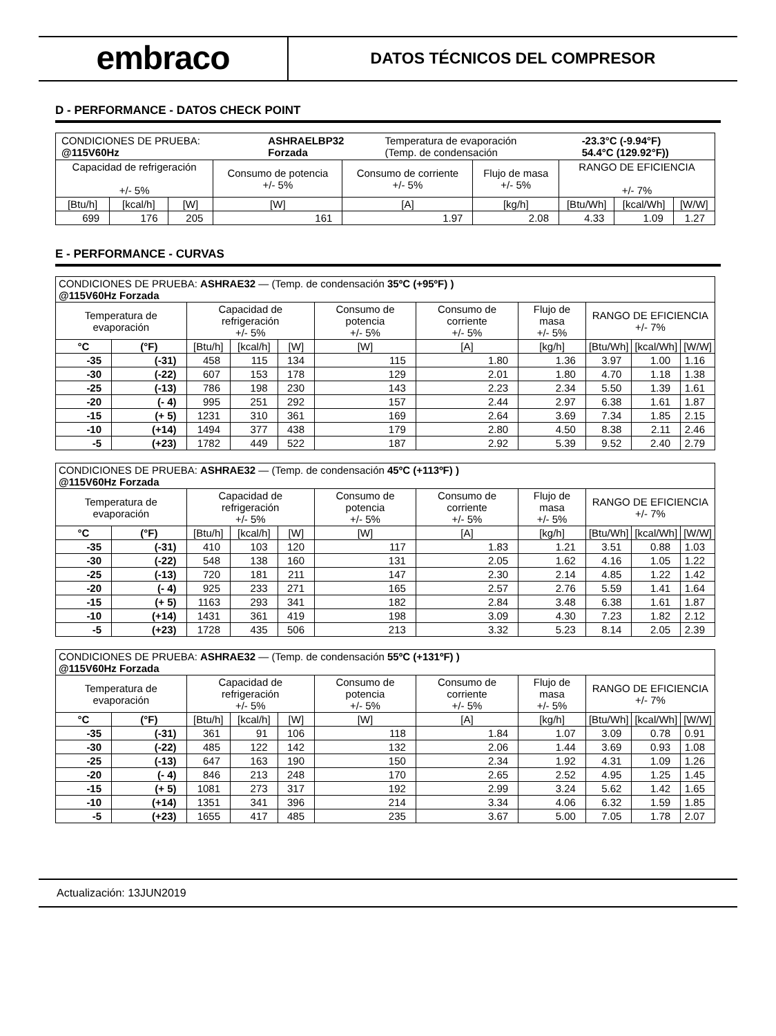embraco
DATOS TÉCNICOS DEL COMPRESOR
D - PERFORMANCE - DATOS CHECK POINT
| / CONDICIONES DE PRUEBA: @115V60Hz / ASHRAELBP32 Forzada / Temperatura de evaporación (Temp. de condensación / -23.3°C (-9.94°F) 54.4°C (129.92°F)) / | | | | | | | | |
| Capacidad de refrigeración +/- 5% | | | Consumo de potencia +/- 5% | Consumo de corriente +/- 5% | Flujo de masa +/- 5% | RANGO DE EFICIENCIA +/- 7% | | |
| [Btu/h] | [kcal/h] | [W] | [W] | [A] | [kg/h] | [Btu/Wh] | [kcal/Wh] | [W/W] |
| 699 | 176 | 205 | 161 | 1.97 | 2.08 | 4.33 | 1.09 | 1.27 |
E - PERFORMANCE - CURVAS
| CONDICIONES DE PRUEBA: ASHRAE32 — (Temp. de condensación 35ºC (+95ºF) ) @115V60Hz Forzada | | | | | | | | | | |
| Temperatura de evaporación | | Capacidad de refrigeración +/- 5% | | | Consumo de potencia +/- 5% | Consumo de corriente +/- 5% | Flujo de masa +/- 5% | RANGO DE EFICIENCIA +/- 7% | | |
| °C | (°F) | [Btu/h] | [kcal/h] | [W] | [W] | [A] | [kg/h] | [Btu/Wh] | [kcal/Wh] | [W/W] |
| -35 | (-31) | 458 | 115 | 134 | 115 | 1.80 | 1.36 | 3.97 | 1.00 | 1.16 |
| -30 | (-22) | 607 | 153 | 178 | 129 | 2.01 | 1.80 | 4.70 | 1.18 | 1.38 |
| -25 | (-13) | 786 | 198 | 230 | 143 | 2.23 | 2.34 | 5.50 | 1.39 | 1.61 |
| -20 | (- 4) | 995 | 251 | 292 | 157 | 2.44 | 2.97 | 6.38 | 1.61 | 1.87 |
| -15 | (+ 5) | 1231 | 310 | 361 | 169 | 2.64 | 3.69 | 7.34 | 1.85 | 2.15 |
| -10 | (+14) | 1494 | 377 | 438 | 179 | 2.80 | 4.50 | 8.38 | 2.11 | 2.46 |
| -5 | (+23) | 1782 | 449 | 522 | 187 | 2.92 | 5.39 | 9.52 | 2.40 | 2.79 |
| CONDICIONES DE PRUEBA: ASHRAE32 — (Temp. de condensación 45ºC (+113ºF) ) @115V60Hz Forzada | | | | | | | | | | |
| Temperatura de evaporación | | Capacidad de refrigeración +/- 5% | | | Consumo de potencia +/- 5% | Consumo de corriente +/- 5% | Flujo de masa +/- 5% | RANGO DE EFICIENCIA +/- 7% | | |
| °C | (°F) | [Btu/h] | [kcal/h] | [W] | [W] | [A] | [kg/h] | [Btu/Wh] | [kcal/Wh] | [W/W] |
| -35 | (-31) | 410 | 103 | 120 | 117 | 1.83 | 1.21 | 3.51 | 0.88 | 1.03 |
| -30 | (-22) | 548 | 138 | 160 | 131 | 2.05 | 1.62 | 4.16 | 1.05 | 1.22 |
| -25 | (-13) | 720 | 181 | 211 | 147 | 2.30 | 2.14 | 4.85 | 1.22 | 1.42 |
| -20 | (- 4) | 925 | 233 | 271 | 165 | 2.57 | 2.76 | 5.59 | 1.41 | 1.64 |
| -15 | (+ 5) | 1163 | 293 | 341 | 182 | 2.84 | 3.48 | 6.38 | 1.61 | 1.87 |
| -10 | (+14) | 1431 | 361 | 419 | 198 | 3.09 | 4.30 | 7.23 | 1.82 | 2.12 |
| -5 | (+23) | 1728 | 435 | 506 | 213 | 3.32 | 5.23 | 8.14 | 2.05 | 2.39 |
| CONDICIONES DE PRUEBA: ASHRAE32 — (Temp. de condensación 55ºC (+131ºF) ) @115V60Hz Forzada | | | | | | | | | | |
| Temperatura de evaporación | | Capacidad de refrigeración +/- 5% | | | Consumo de potencia +/- 5% | Consumo de corriente +/- 5% | Flujo de masa +/- 5% | RANGO DE EFICIENCIA +/- 7% | | |
| °C | (°F) | [Btu/h] | [kcal/h] | [W] | [W] | [A] | [kg/h] | [Btu/Wh] | [kcal/Wh] | [W/W] |
| -35 | (-31) | 361 | 91 | 106 | 118 | 1.84 | 1.07 | 3.09 | 0.78 | 0.91 |
| -30 | (-22) | 485 | 122 | 142 | 132 | 2.06 | 1.44 | 3.69 | 0.93 | 1.08 |
| -25 | (-13) | 647 | 163 | 190 | 150 | 2.34 | 1.92 | 4.31 | 1.09 | 1.26 |
| -20 | (- 4) | 846 | 213 | 248 | 170 | 2.65 | 2.52 | 4.95 | 1.25 | 1.45 |
| -15 | (+ 5) | 1081 | 273 | 317 | 192 | 2.99 | 3.24 | 5.62 | 1.42 | 1.65 |
| -10 | (+14) | 1351 | 341 | 396 | 214 | 3.34 | 4.06 | 6.32 | 1.59 | 1.85 |
| -5 | (+23) | 1655 | 417 | 485 | 235 | 3.67 | 5.00 | 7.05 | 1.78 | 2.07 |
Actualización: 13JUN2019